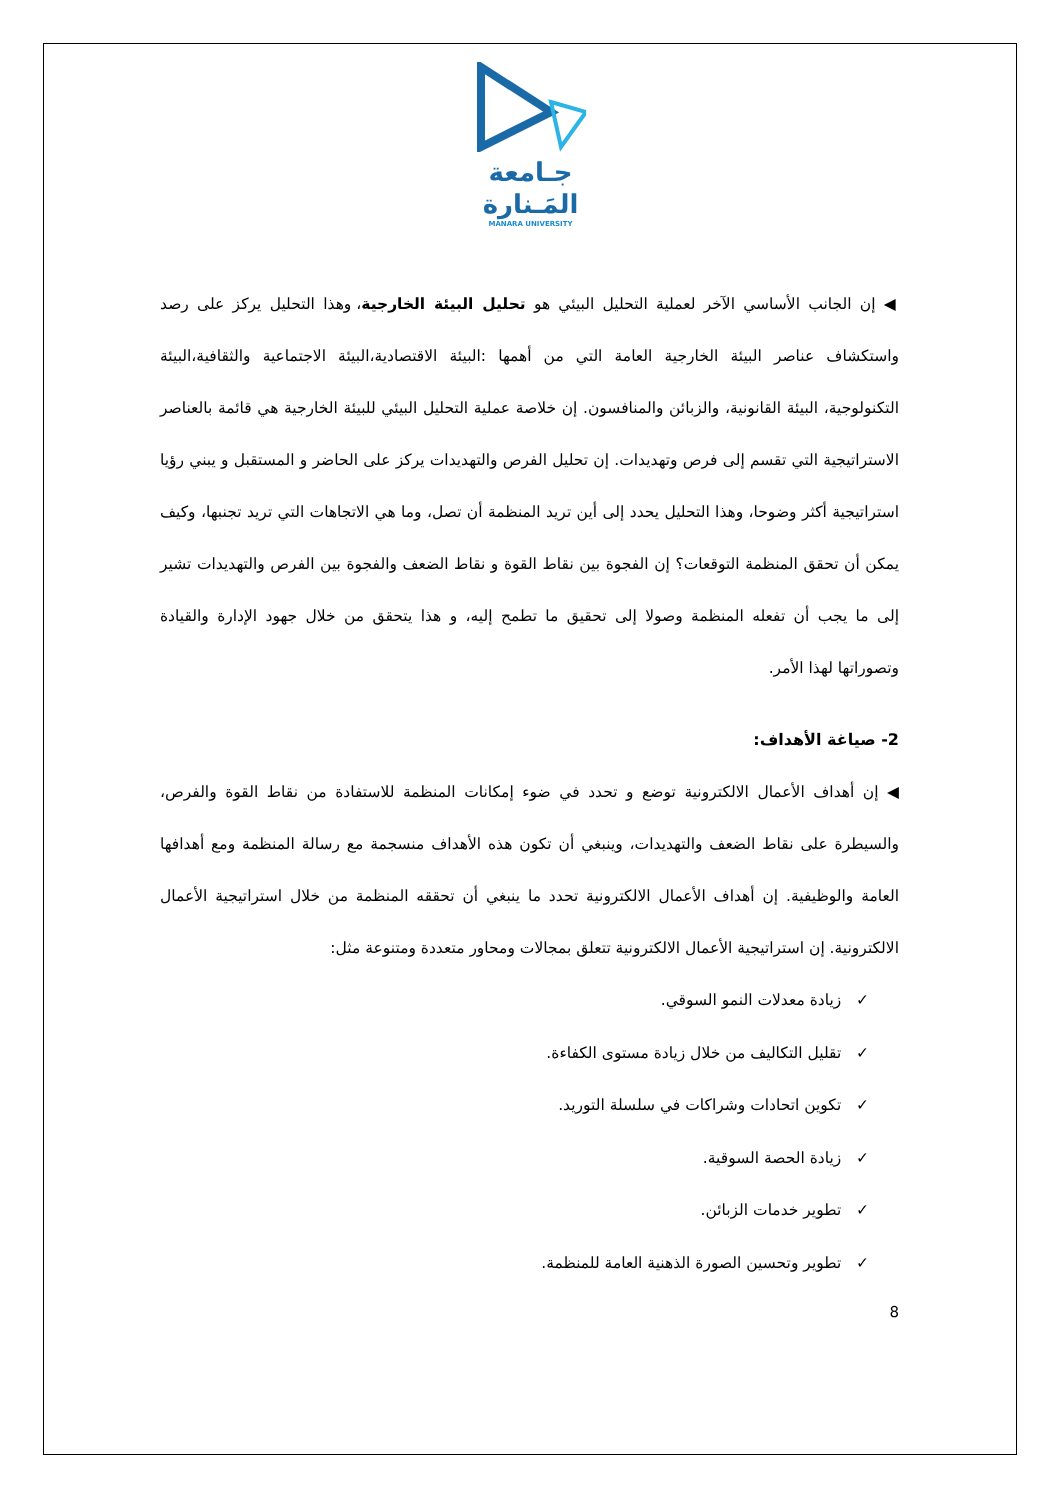جـامعة
المَـنارة
MANARA UNIVERSITY
◀ إن الجانب الأساسي الآخر لعملية التحليل البيئي هو تحليل البيئة الخارجية، وهذا التحليل يركز على رصد واستكشاف عناصر البيئة الخارجية العامة التي من أهمها :البيئة الاقتصادية،البيئة الاجتماعية والثقافية،البيئة التكنولوجية، البيئة القانونية، والزبائن والمنافسون. إن خلاصة عملية التحليل البيئي للبيئة الخارجية هي قائمة بالعناصر الاستراتيجية التي تقسم إلى فرص وتهديدات. إن تحليل الفرص والتهديدات يركز على الحاضر و المستقبل و يبني رؤيا استراتيجية أكثر وضوحا، وهذا التحليل يحدد إلى أين تريد المنظمة أن تصل، وما هي الاتجاهات التي تريد تجنبها، وكيف يمكن أن تحقق المنظمة التوقعات؟ إن الفجوة بين نقاط القوة و نقاط الضعف والفجوة بين الفرص والتهديدات تشير إلى ما يجب أن تفعله المنظمة وصولا إلى تحقيق ما تطمح إليه، و هذا يتحقق من خلال جهود الإدارة والقيادة وتصوراتها لهذا الأمر.
2- صياغة الأهداف:
◀ إن أهداف الأعمال الالكترونية توضع و تحدد في ضوء إمكانات المنظمة للاستفادة من نقاط القوة والفرص، والسيطرة على نقاط الضعف والتهديدات، وينبغي أن تكون هذه الأهداف منسجمة مع رسالة المنظمة ومع أهدافها العامة والوظيفية. إن أهداف الأعمال الالكترونية تحدد ما ينبغي أن تحققه المنظمة من خلال استراتيجية الأعمال الالكترونية. إن استراتيجية الأعمال الالكترونية تتعلق بمجالات ومحاور متعددة ومتنوعة مثل:
✓ زيادة معدلات النمو السوقي.
✓ تقليل التكاليف من خلال زيادة مستوى الكفاءة.
✓ تكوين اتحادات وشراكات في سلسلة التوريد.
✓ زيادة الحصة السوقية.
✓ تطوير خدمات الزبائن.
✓ تطوير وتحسين الصورة الذهنية العامة للمنظمة.
8